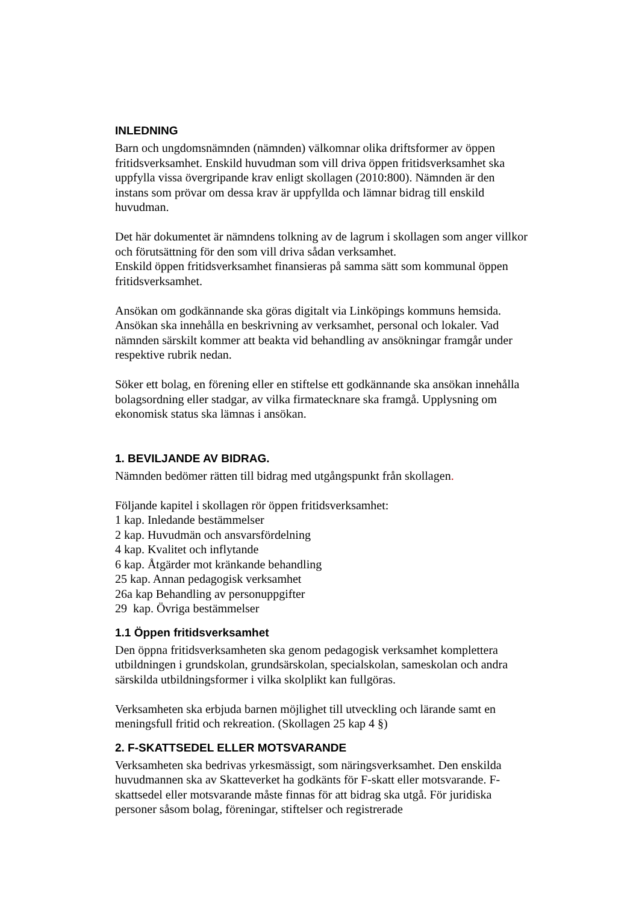INLEDNING
Barn och ungdomsnämnden (nämnden) välkomnar olika driftsformer av öppen fritidsverksamhet. Enskild huvudman som vill driva öppen fritidsverksamhet ska uppfylla vissa övergripande krav enligt skollagen (2010:800). Nämnden är den instans som prövar om dessa krav är uppfyllda och lämnar bidrag till enskild huvudman.
Det här dokumentet är nämndens tolkning av de lagrum i skollagen som anger villkor och förutsättning för den som vill driva sådan verksamhet.
Enskild öppen fritidsverksamhet finansieras på samma sätt som kommunal öppen fritidsverksamhet.
Ansökan om godkännande ska göras digitalt via Linköpings kommuns hemsida. Ansökan ska innehålla en beskrivning av verksamhet, personal och lokaler. Vad nämnden särskilt kommer att beakta vid behandling av ansökningar framgår under respektive rubrik nedan.
Söker ett bolag, en förening eller en stiftelse ett godkännande ska ansökan innehålla bolagsordning eller stadgar, av vilka firmatecknare ska framgå. Upplysning om ekonomisk status ska lämnas i ansökan.
1. BEVILJANDE AV BIDRAG.
Nämnden bedömer rätten till bidrag med utgångspunkt från skollagen.
Följande kapitel i skollagen rör öppen fritidsverksamhet:
1 kap. Inledande bestämmelser
2 kap. Huvudmän och ansvarsfördelning
4 kap. Kvalitet och inflytande
6 kap. Åtgärder mot kränkande behandling
25 kap. Annan pedagogisk verksamhet
26a kap Behandling av personuppgifter
29 kap. Övriga bestämmelser
1.1 Öppen fritidsverksamhet
Den öppna fritidsverksamheten ska genom pedagogisk verksamhet komplettera utbildningen i grundskolan, grundsärskolan, specialskolan, sameskolan och andra särskilda utbildningsformer i vilka skolplikt kan fullgöras.
Verksamheten ska erbjuda barnen möjlighet till utveckling och lärande samt en meningsfull fritid och rekreation. (Skollagen 25 kap 4 §)
2. F-SKATTSEDEL ELLER MOTSVARANDE
Verksamheten ska bedrivas yrkesmässigt, som näringsverksamhet. Den enskilda huvudmannen ska av Skatteverket ha godkänts för F-skatt eller motsvarande. F-skattsedel eller motsvarande måste finnas för att bidrag ska utgå. För juridiska personer såsom bolag, föreningar, stiftelser och registrerade